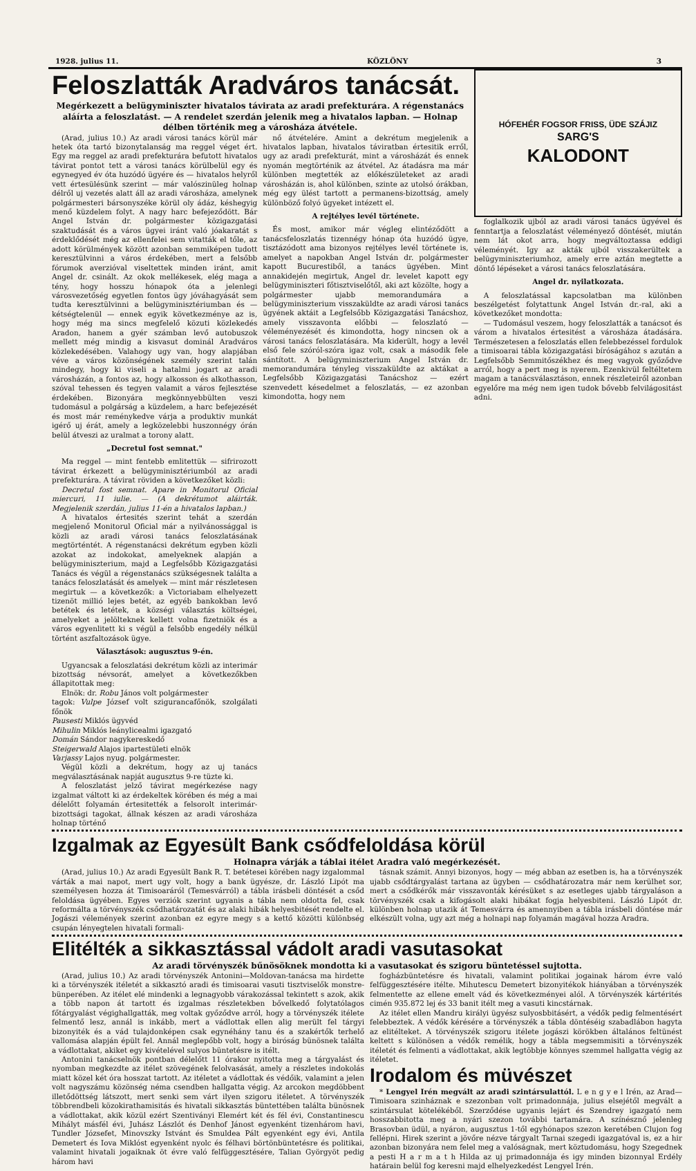1928. julius 11. KÖZLÖNY 3
Feloszlatták Aradváros tanácsát.
Megérkezett a belügyminiszter hivatalos távirata az aradi prefekturára. A régenstanács aláírta a feloszlatást. — A rendelet szerdán jelenik meg a hivatalos lapban. — Holnap délben történik meg a városháza átvétele.
(Arad, julius 10.) Az aradi városi tanács körül már hetek óta tartó bizonytalanság ma reggel véget ért. Egy ma reggel az aradi prefekturára befutott hivatalos távirat pontot tett a városi tanács körülbelül egy és egynegyed év óta huzódó ügyére és — hivatalos helyről vett értesülésünk szerint — már valószinüleg holnap délről uj vezetés alatt áll az aradi városháza, amelynek polgármesteri bársonyszéke körül oly ádáz, késhegyig menő küzdelem folyt. A nagy harc befejeződött. Bár Angel István dr. polgármester közigazgatási szaktudását és a város ügyei iránt való jóakaratát s érdeklődését még az ellenfelei sem vitatták el tőle, az adott körülmények között azonban semmiképen tudott keresztülvinni a város érdekében, mert a felsőbb fórumok averzióval viseltettek minden iránt, amit Angel dr. csinált. Az okok mellékesek, elég maga a tény, hogy hosszu hónapok óta a jelenlegi városvezetőség egyetlen fontos ügy jóváhagyását sem tudta keresztülvinni a belügyminisztériumban és — kétségtelenül — ennek egyik következménye az is, hogy még ma sincs megfelelő közuti közlekedés Aradon, hanem a gyér számban levő autobuszok mellett még mindig a kisvasut dominál Aradváros közlekedésében. Valahogy ugy van, hogy alapjában véve a város közönségének személy szerint talán mindegy, hogy ki viseli a hatalmi jogart az aradi városházán, a fontos az, hogy alkosson és alkothasson, szóval tehessen és tegyen valamit a város fejlesztése érdekében. Bizonyára megkönnyebbülten veszi tudomásul a polgárság a küzdelem, a harc befejezését és most már reménykedve várja a produktiv munkát igérő uj érát, amely a legközelebbi huszonnégy órán belül átveszi az uralmat a torony alatt.
„Decretul fost semnat."
Ma reggel — mint fentebb emlitettük — sifrirozott távirat érkezett a belügyminisztériumból az aradi prefekturára. A távirat röviden a következőket közli:
Decretul fost semnat. Apare in Monitorul Oficial miercuri, 11 iulie. — (A dekrétumot aláirták. Megjelenik szerdán, julius 11-én a hivatalos lapban.)
A hivatalos értesités szerint tehát a szerdán megjelenő Monitorul Oficial már a nyilvánossággal is közli az aradi városi tanács feloszlatásának megtörténtét. A régenstanácsi dekrétum egyben közli azokat az indokokat, amelyeknek alapján a belügyminiszterium, majd a Legfelsőbb Közigazgatási Tanács és végül a régenstanács szükségesnek találta a tanács feloszlatását és amelyek — mint már részletesen megirtuk — a következők: a Victoriabam elhelyezett tizenöt millió lejes betét, az egyéb bankokban levő betétek és letétek, a községi választás költségei, amelyeket a jelölteknek kellett volna fizetniök és a város egyenlitett ki s végül a felsőbb engedély nélkül történt aszfaltozások ügye.
Választások: augusztus 9-én.
Ugyancsak a feloszlatási dekrétum közli az interimár bizottság névsorát, amelyet a következőkben állapitottak meg:
Elnök: dr. Robu János volt polgármester
tagok: Vulpe József volt szigurancafőnök, szolgálati főnök
Pausesti Miklós ügyvéd
Mihulin Miklós leánylicealmi igazgató
Domán Sándor nagykereskedő
Steigerwald Alajos ipartestületi elnök
Varjassy Lajos nyug. polgármester.
Végül közli a dekrétum, hogy az uj tanács megválasztásának napját augusztus 9-re tüzte ki.
A feloszlatást jelző távirat megérkezése nagy izgalmat váltott ki az érdekeltek körében és még a mai délelőtt folyamán értesitették a felsorolt interimár-bizottsági tagokat, állnak készen az aradi városháza holnap történő
nő átvételére. Amint a dekrétum megjelenik a hivatalos lapban, hivatalos táviratban értesitik erről, ugy az aradi prefekturát, mint a városházát és ennek nyomán megtörténik az átvétel. Az átadásra ma már különben megtették az előkészületeket az aradi városházán is, ahol különben, szinte az utolsó órákban, még egy ülést tartott a permanens-bizottság, amely különböző folyó ügyeket intézett el.
A rejtélyes levél története.
És most, amikor már végleg elintéződött a tanácsfeloszlatás tizennégy hónap óta huzódó ügye, tisztázódott ama bizonyos rejtélyes levél története is, amelyet a napokban Angel István dr. polgármester kapott Bucurestiből, a tanács ügyében. Mint annakidején megirtuk, Angel dr. levelet kapott egy belügyminiszteri főtisztviselőtől, aki azt közölte, hogy a polgármester ujabb memorandumára a belügyminiszterium visszaküldte az aradi városi tanács ügyének aktáit a Legfelsőbb Közigazgatási Tanácshoz, amely visszavonta előbbi — feloszlató — véleményezését és kimondotta, hogy nincsen ok a városi tanács feloszlatására. Ma kiderült, hogy a levél első fele szóról-szóra igaz volt, csak a második fele sántított. A belügyminiszterium Angel István dr. memorandumára tényleg visszaküldte az aktákat a Legfelsőbb Közigazgatási Tanácshoz — ezért szenvedett késedelmet a feloszlatás, — ez azonban kimondotta, hogy nem
HÓFEHÉR FOGSOR FRISS, ÜDE SZÁJIZ
SARG'S
KALODONT
foglalkozik ujból az aradi városi tanács ügyével és fenntartja a feloszlatást véleményező döntését, miután nem lát okot arra, hogy megváltoztassa eddigi véleményét. Igy az akták ujból visszakerültek a belügyminiszteriumhoz, amely erre aztán megtette a döntő lépéseket a városi tanács feloszlatására.
Angel dr. nyilatkozata.
A feloszlatással kapcsolatban ma különben beszélgetést folytattunk Angel István dr.-ral, aki a következőket mondotta:
— Tudomásul veszem, hogy feloszlatták a tanácsot és várom a hivatalos értesitést a városháza átadására. Természetesen a feloszlatás ellen felebbezéssel fordulok a timisoarai tábla közigazgatási bíróságához s azután a Legfelsőbb Semmitőszékhez és meg vagyok győződve arról, hogy a pert meg is nyerem. Ezenkivül feltéltetem magam a tanácsválasztáson, ennek részleteiről azonban egyelőre ma még nem igen tudok bővebb felvilágositást adni.
Izgalmak az Egyesült Bank csődfeloldása körül
Holnapra várják a táblai itélet Aradra való megérkezését.
(Arad, julius 10.) Az aradi Egyesült Bank R. T. betétesei körében nagy izgalommal várták a mai napot, mert ugy volt, hogy a bank ügyésze, dr. László Lipót ma személyesen hozza át Timisoaráról (Temesvárról) a tábla irásbeli döntését a csőd feloldása ügyében. Egyes verziók szerint ugyanis a tábla nem oldotta fel, csak reformálta a törvényszék csődhatározatát és az alaki hibák helyesbitését rendelte el. Jogászi vélemények szerint azonban ez egyre megy s a kettő közötti különbség csupán lényegtelen hivatali formali-
tásnak számit. Annyi bizonyos, hogy — még abban az esetben is, ha a törvényszék ujabb csődtárgyalást tartana az ügyben — csődhatározatra már nem kerülhet sor, mert a csődkérők már visszavonták kérésüket s az esetleges ujabb tárgyaláson a törvényszék csak a kifogásolt alaki hibákat fogja helyesbiteni. László Lipót dr. különben holnap utazik át Temesvárra és amennyiben a tábla irásbeli döntése már elkészült volna, ugy azt még a holnapi nap folyamán magával hozza Aradra.
Elitélték a sikkasztással vádolt aradi vasutasokat
Az aradi törvényszék bűnösöknek mondotta ki a vasutasokat és szigoru büntetéssel sujtotta.
(Arad, julius 10.) Az aradi törvényszék Antonini—Moldovan-tanácsa ma hirdette ki a törvényszék itéletét a sikkasztó aradi és timisoarai vasuti tisztviselők monstre-bünperében. Az itélet elé mindenki a legnagyobb várakozással tekintett s azok, akik a több napon át tartott és izgalmas részletekben bővelkedő folytatólagos főtárgyalást végighallgatták, meg voltak győződve arról, hogy a törvényszék itélete felmentő lesz, annál is inkább, mert a vádlottak ellen alig merült fel tárgyi bizonyiték és a vád tulajdonképen csak egynéhány tanu és a szakértők terhelő vallomása alapján épült fel. Annál meglepőbb volt, hogy a biróság bünösnek találta a vádlottakat, akiket egy kivételével sulyos büntetésre is itélt.
Antonini tanácselnök pontban délelőtt 11 órakor nyitotta meg a tárgyalást és nyomban megkezdte az itélet szövegének felolvasását, amely a részletes indokolás miatt közel két óra hosszat tartott. Az itéletet a vádlottak és védőik, valamint a jelen volt nagyszámu közönség néma csendben hallgatta végig. Az arcokon megdöbbent illetődöttség látszott, mert senki sem várt ilyen szigoru itéletet. A törvényszék többrendbeli közokirathamisitás és hivatali sikkasztás büntettében találta bünösnek a vádlottakat, akik közül ezért Szentiványi Elemért két és fél évi, Constantinescu Mihályt másfél évi, Juhász Lászlót és Denhof Jánost egyenként tizenhárom havi, Tundler Józsefet, Minovszky Istvánt és Smuldea Pált egyenként egy évi, Antila Demetert és Iova Miklóst egyenként nyolc és félhavi börtönbüntetésre és politikai, valamint hivatali jogaiknak öt évre való felfüggesztésére, Talian Györgyöt pedig három havi
fogházbüntetésre és hivatali, valamint politikai jogainak három évre való felfüggesztésére itélte. Mihutescu Demetert bizonyitékok hiányában a törvényszék felmentette az ellene emelt vád és következményei alól. A törvényszék kártérités cimén 935.872 lej és 33 banit itélt meg a vasuti kincstárnak.
Az itélet ellen Mandru királyi ügyész sulyosbbitásért, a védők pedig felmentésért felebbeztek. A védők kérésére a törvényszék a tábla döntéséig szabadlábon hagyta az elitélteket. A törvényszék szigoru itélete jogászi körökben általános feltünést keltett s különösen a védők remélik, hogy a tábla megsemmisiti a törvényszék itéletét és felmenti a vádlottakat, akik legtöbbje könnyes szemmel hallgatta végig az itéletet.
Irodalom és müvészet
* Lengyel Irén megvált az aradi szintársulattól. L e n g y e l Irén, az Arad—Timisoara szinháznak e szezonban volt primadonnája, julius elsejétől megvált a szintársulat kötelékéből. Szerződése ugyanis lejárt és Szendrey igazgató nem hosszabbitotta meg a nyári szezon további tartamára. A színésznő jelenleg Brasovban üdül, a nyáron, augusztus 1-től egyhónapos szezon keretében Clujon fog fellépni. Hirek szerint a jövőre nézve tárgyalt Tarnai szegedi igazgatóval is, ez a hir azonban bizonyára nem felel meg a valóságnak, mert köztudomásu, hogy Szegednek a pesti H a r m a t h Hilda az uj primadonnája és igy minden bizonnyal Erdély határain belül fog keresni majd elhelyezkedést Lengyel Irén.